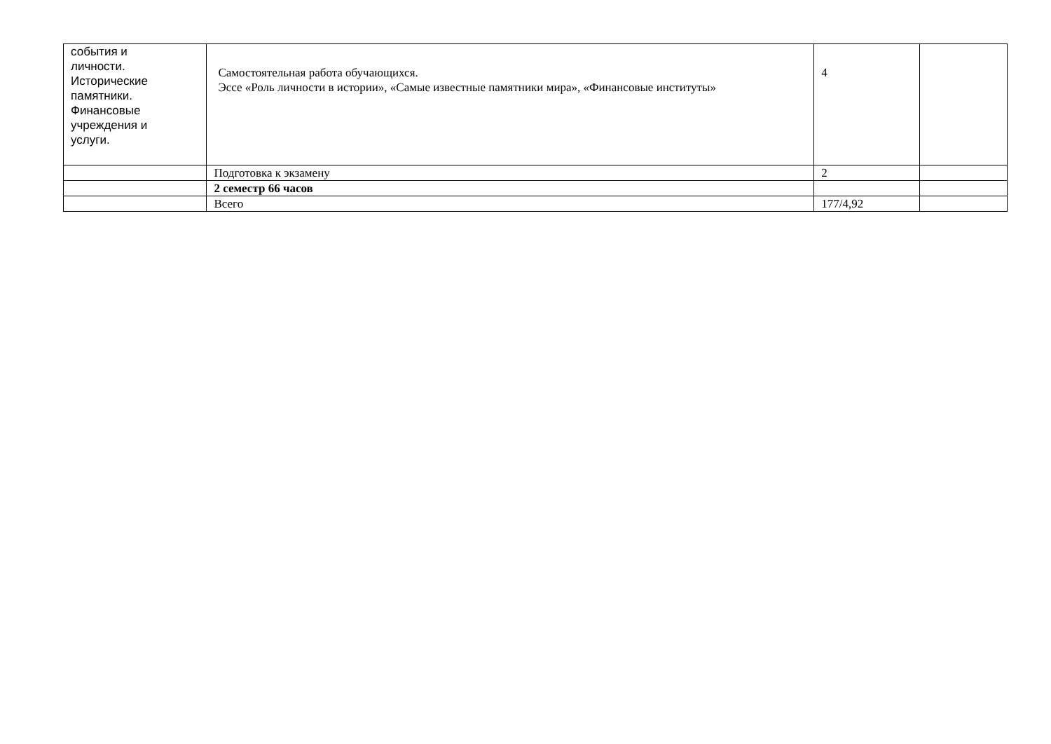| события и личности. Исторические памятники. Финансовые учреждения и услуги. | Самостоятельная работа обучающихся. Эссе «Роль личности в истории», «Самые известные памятники мира», «Финансовые институты» | 4 | |
| | Подготовка к экзамену | 2 | |
| | 2 семестр 66 часов | | |
| | Всего | 177/4,92 | |